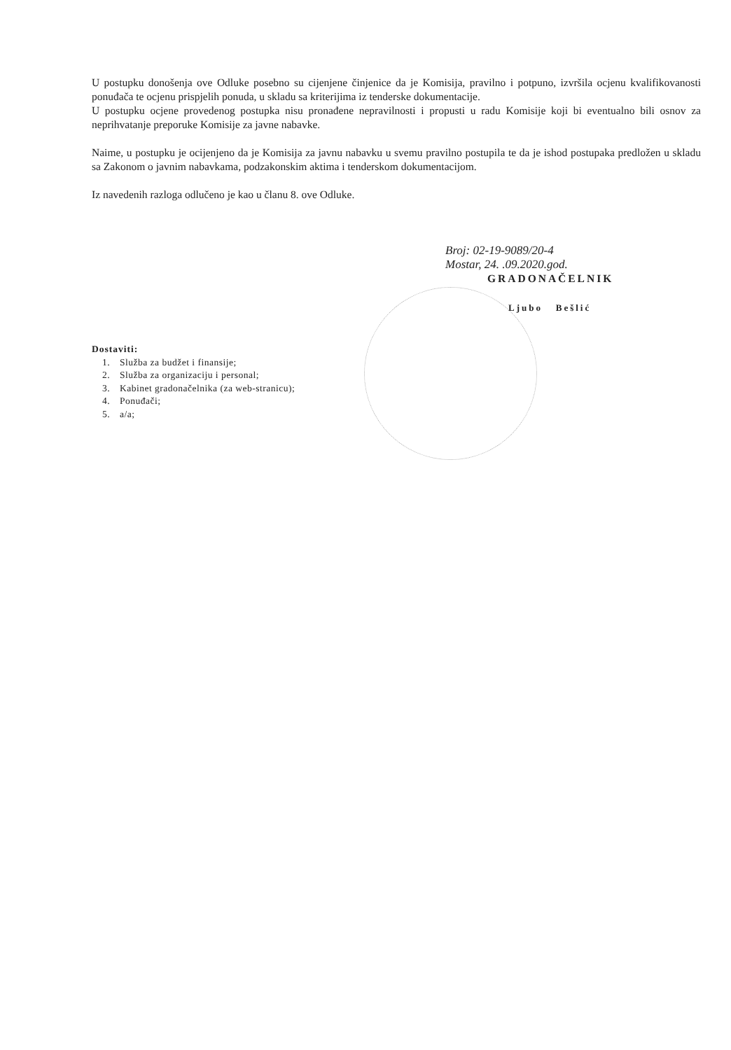U postupku donošenja ove Odluke posebno su cijenjene činjenice da je Komisija, pravilno i potpuno, izvršila ocjenu kvalifikovanosti ponuđača te ocjenu prispjelih ponuda, u skladu sa kriterijima iz tenderske dokumentacije.
U postupku ocjene provedenog postupka nisu pronađene nepravilnosti i propusti u radu Komisije koji bi eventualno bili osnov za neprihvatanje preporuke Komisije za javne nabavke.
Naime, u postupku je ocijenjeno da je Komisija za javnu nabavku u svemu pravilno postupila te da je ishod postupaka predložen u skladu sa Zakonom o javnim nabavkama, podzakonskim aktima i tenderskom dokumentacijom.
Iz navedenih razloga odlučeno je kao u članu 8. ove Odluke.
Broj: 02-19-9089/20-4
Mostar, 24. .09.2020.god.
GRADONAČELNIK
Ljubo Bešlić
Dostaviti:
1. Služba za budžet i finansije;
2. Služba za organizaciju i personal;
3. Kabinet gradonačelnika (za web-stranicu);
4. Ponuđači;
5. a/a;